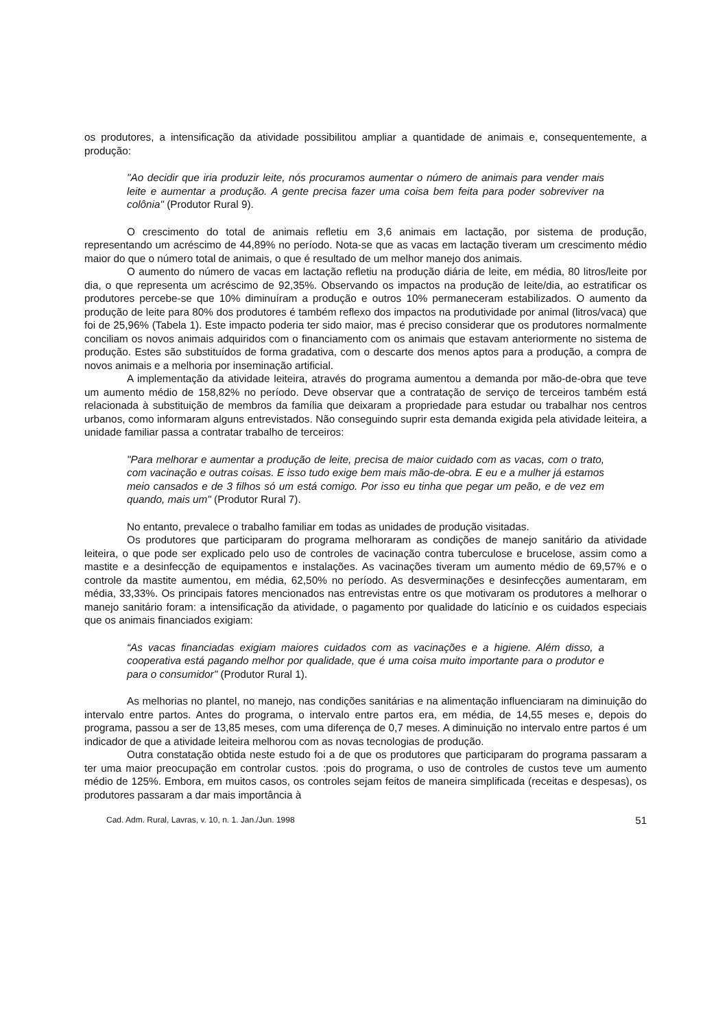os produtores, a intensificação da atividade possibilitou ampliar a quantidade de animais e, consequentemente, a produção:
"Ao decidir que iria produzir leite, nós procuramos aumentar o número de animais para vender mais leite e aumentar a produção. A gente precisa fazer uma coisa bem feita para poder sobreviver na colônia" (Produtor Rural 9).
O crescimento do total de animais refletiu em 3,6 animais em lactação, por sistema de produção, representando um acréscimo de 44,89% no período. Nota-se que as vacas em lactação tiveram um crescimento médio maior do que o número total de animais, o que é resultado de um melhor manejo dos animais.
O aumento do número de vacas em lactação refletiu na produção diária de leite, em média, 80 litros/leite por dia, o que representa um acréscimo de 92,35%. Observando os impactos na produção de leite/dia, ao estratificar os produtores percebe-se que 10% diminuíram a produção e outros 10% permaneceram estabilizados. O aumento da produção de leite para 80% dos produtores é também reflexo dos impactos na produtividade por animal (litros/vaca) que foi de 25,96% (Tabela 1). Este impacto poderia ter sido maior, mas é preciso considerar que os produtores normalmente conciliam os novos animais adquiridos com o financiamento com os animais que estavam anteriormente no sistema de produção. Estes são substituídos de forma gradativa, com o descarte dos menos aptos para a produção, a compra de novos animais e a melhoria por inseminação artificial.
A implementação da atividade leiteira, através do programa aumentou a demanda por mão-de-obra que teve um aumento médio de 158,82% no período. Deve observar que a contratação de serviço de terceiros também está relacionada à substituição de membros da família que deixaram a propriedade para estudar ou trabalhar nos centros urbanos, como informaram alguns entrevistados. Não conseguindo suprir esta demanda exigida pela atividade leiteira, a unidade familiar passa a contratar trabalho de terceiros:
"Para melhorar e aumentar a produção de leite, precisa de maior cuidado com as vacas, com o trato, com vacinação e outras coisas. E isso tudo exige bem mais mão-de-obra. E eu e a mulher já estamos meio cansados e de 3 filhos só um está comigo. Por isso eu tinha que pegar um peão, e de vez em quando, mais um" (Produtor Rural 7).
No entanto, prevalece o trabalho familiar em todas as unidades de produção visitadas.
Os produtores que participaram do programa melhoraram as condições de manejo sanitário da atividade leiteira, o que pode ser explicado pelo uso de controles de vacinação contra tuberculose e brucelose, assim como a mastite e a desinfecção de equipamentos e instalações. As vacinações tiveram um aumento médio de 69,57% e o controle da mastite aumentou, em média, 62,50% no período. As desverminações e desinfecções aumentaram, em média, 33,33%. Os principais fatores mencionados nas entrevistas entre os que motivaram os produtores a melhorar o manejo sanitário foram: a intensificação da atividade, o pagamento por qualidade do laticínio e os cuidados especiais que os animais financiados exigiam:
“As vacas financiadas exigiam maiores cuidados com as vacinações e a higiene. Além disso, a cooperativa está pagando melhor por qualidade, que é uma coisa muito importante para o produtor e para o consumidor" (Produtor Rural 1).
As melhorias no plantel, no manejo, nas condições sanitárias e na alimentação influenciaram na diminuição do intervalo entre partos. Antes do programa, o intervalo entre partos era, em média, de 14,55 meses e, depois do programa, passou a ser de 13,85 meses, com uma diferença de 0,7 meses. A diminuição no intervalo entre partos é um indicador de que a atividade leiteira melhorou com as novas tecnologias de produção.
Outra constatação obtida neste estudo foi a de que os produtores que participaram do programa passaram a ter uma maior preocupação em controlar custos. :pois do programa, o uso de controles de custos teve um aumento médio de 125%. Embora, em muitos casos, os controles sejam feitos de maneira simplificada (receitas e despesas), os produtores passaram a dar mais importância à
Cad. Adm. Rural, Lavras, v. 10, n. 1. Jan./Jun. 1998 51